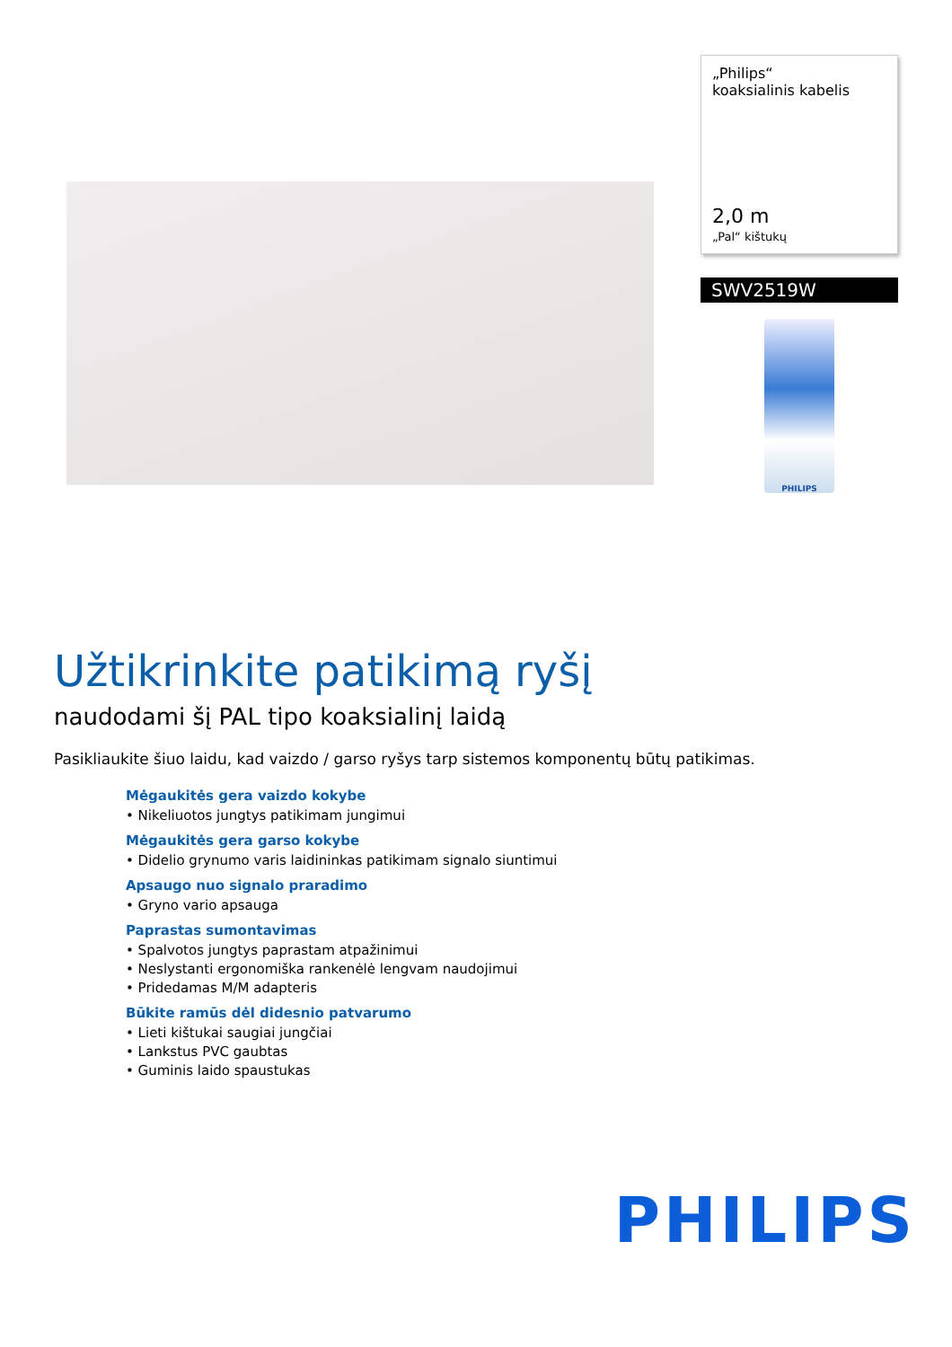„Philips“
koaksialinis kabelis
2,0 m
„Pal“ kištukų
SWV2519W
PHILIPS
Užtikrinkite patikimą ryšį
naudodami šį PAL tipo koaksialinį laidą
Pasikliaukite šiuo laidu, kad vaizdo / garso ryšys tarp sistemos komponentų būtų patikimas.
Mėgaukitės gera vaizdo kokybe
• Nikeliuotos jungtys patikimam jungimui
Mėgaukitės gera garso kokybe
• Didelio grynumo varis laidininkas patikimam signalo siuntimui
Apsaugo nuo signalo praradimo
• Gryno vario apsauga
Paprastas sumontavimas
• Spalvotos jungtys paprastam atpažinimui
• Neslystanti ergonomiška rankenėlė lengvam naudojimui
• Pridedamas M/M adapteris
Būkite ramūs dėl didesnio patvarumo
• Lieti kištukai saugiai jungčiai
• Lankstus PVC gaubtas
• Guminis laido spaustukas
PHILIPS